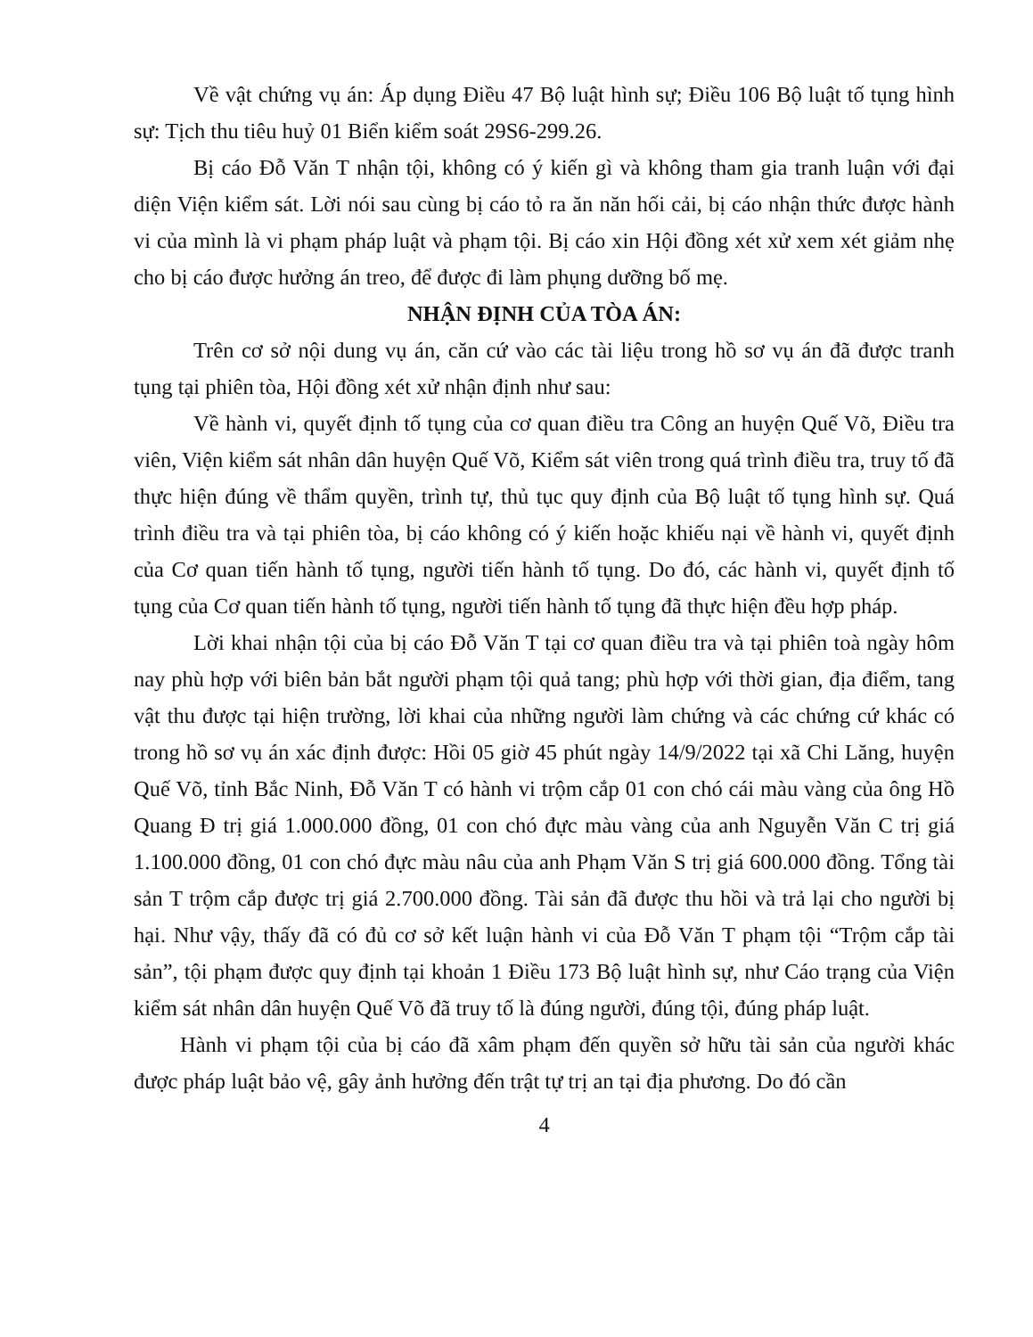Về vật chứng vụ án: Áp dụng Điều 47 Bộ luật hình sự; Điều 106 Bộ luật tố tụng hình sự: Tịch thu tiêu huỷ 01 Biển kiểm soát 29S6-299.26.
Bị cáo Đỗ Văn T nhận tội, không có ý kiến gì và không tham gia tranh luận với đại diện Viện kiểm sát. Lời nói sau cùng bị cáo tỏ ra ăn năn hối cải, bị cáo nhận thức được hành vi của mình là vi phạm pháp luật và phạm tội. Bị cáo xin Hội đồng xét xử xem xét giảm nhẹ cho bị cáo được hưởng án treo, để được đi làm phụng dưỡng bố mẹ.
NHẬN ĐỊNH CỦA TÒA ÁN:
Trên cơ sở nội dung vụ án, căn cứ vào các tài liệu trong hồ sơ vụ án đã được tranh tụng tại phiên tòa, Hội đồng xét xử nhận định như sau:
Về hành vi, quyết định tố tụng của cơ quan điều tra Công an huyện Quế Võ, Điều tra viên, Viện kiểm sát nhân dân huyện Quế Võ, Kiểm sát viên trong quá trình điều tra, truy tố đã thực hiện đúng về thẩm quyền, trình tự, thủ tục quy định của Bộ luật tố tụng hình sự. Quá trình điều tra và tại phiên tòa, bị cáo không có ý kiến hoặc khiếu nại về hành vi, quyết định của Cơ quan tiến hành tố tụng, người tiến hành tố tụng. Do đó, các hành vi, quyết định tố tụng của Cơ quan tiến hành tố tụng, người tiến hành tố tụng đã thực hiện đều hợp pháp.
Lời khai nhận tội của bị cáo Đỗ Văn T tại cơ quan điều tra và tại phiên toà ngày hôm nay phù hợp với biên bản bắt người phạm tội quả tang; phù hợp với thời gian, địa điểm, tang vật thu được tại hiện trường, lời khai của những người làm chứng và các chứng cứ khác có trong hồ sơ vụ án xác định được: Hồi 05 giờ 45 phút ngày 14/9/2022 tại xã Chi Lăng, huyện Quế Võ, tỉnh Bắc Ninh, Đỗ Văn T có hành vi trộm cắp 01 con chó cái màu vàng của ông Hồ Quang Đ trị giá 1.000.000 đồng, 01 con chó đực màu vàng của anh Nguyễn Văn C trị giá 1.100.000 đồng, 01 con chó đực màu nâu của anh Phạm Văn S trị giá 600.000 đồng. Tổng tài sản T trộm cắp được trị giá 2.700.000 đồng. Tài sản đã được thu hồi và trả lại cho người bị hại. Như vậy, thấy đã có đủ cơ sở kết luận hành vi của Đỗ Văn T phạm tội “Trộm cắp tài sản”, tội phạm được quy định tại khoản 1 Điều 173 Bộ luật hình sự, như Cáo trạng của Viện kiểm sát nhân dân huyện Quế Võ đã truy tố là đúng người, đúng tội, đúng pháp luật.
Hành vi phạm tội của bị cáo đã xâm phạm đến quyền sở hữu tài sản của người khác được pháp luật bảo vệ, gây ảnh hưởng đến trật tự trị an tại địa phương. Do đó cần
4